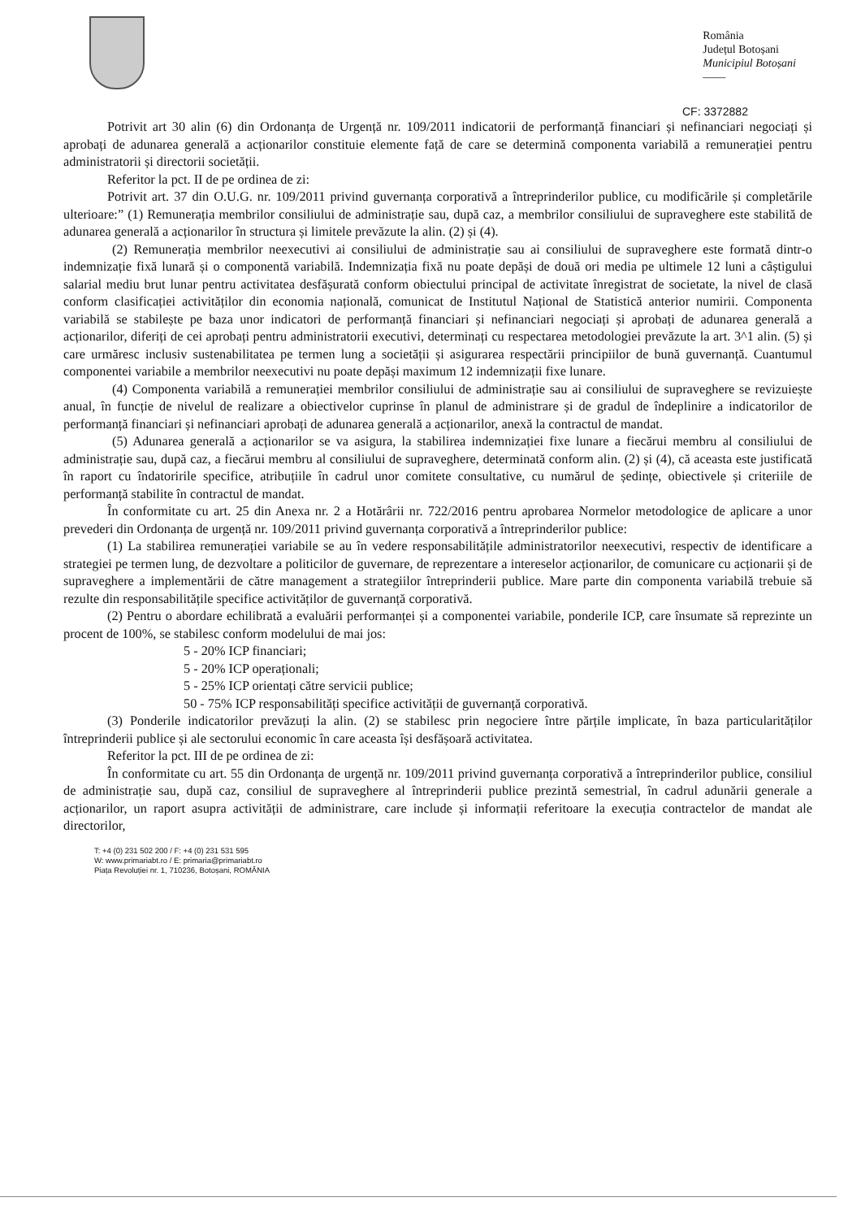România
Județul Botoșani
Municipiul Botoșani
——
CF: 3372882
Potrivit art 30 alin (6) din Ordonanța de Urgență nr. 109/2011 indicatorii de performanță financiari și nefinanciari negociați și aprobați de adunarea generală a acționarilor constituie elemente față de care se determină componenta variabilă a remunerației pentru administratorii și directorii societății.
Referitor la pct. II de pe ordinea de zi:
Potrivit art. 37 din O.U.G. nr. 109/2011 privind guvernanța corporativă a întreprinderilor publice, cu modificările și completările ulterioare:” (1) Remunerația membrilor consiliului de administrație sau, după caz, a membrilor consiliului de supraveghere este stabilită de adunarea generală a acționarilor în structura și limitele prevăzute la alin. (2) și (4).
(2) Remunerația membrilor neexecutivi ai consiliului de administrație sau ai consiliului de supraveghere este formată dintr-o indemnizație fixă lunară și o componentă variabilă. Indemnizația fixă nu poate depăși de două ori media pe ultimele 12 luni a câștigului salarial mediu brut lunar pentru activitatea desfășurată conform obiectului principal de activitate înregistrat de societate, la nivel de clasă conform clasificației activităților din economia națională, comunicat de Institutul Național de Statistică anterior numirii. Componenta variabilă se stabilește pe baza unor indicatori de performanță financiari și nefinanciari negociați și aprobați de adunarea generală a acționarilor, diferiți de cei aprobați pentru administratorii executivi, determinați cu respectarea metodologiei prevăzute la art. 3^1 alin. (5) și care urmăresc inclusiv sustenabilitatea pe termen lung a societății și asigurarea respectării principiilor de bună guvernanță. Cuantumul componentei variabile a membrilor neexecutivi nu poate depăși maximum 12 indemnizații fixe lunare.
(4) Componenta variabilă a remunerației membrilor consiliului de administrație sau ai consiliului de supraveghere se revizuiește anual, în funcție de nivelul de realizare a obiectivelor cuprinse în planul de administrare și de gradul de îndeplinire a indicatorilor de performanță financiari și nefinanciari aprobați de adunarea generală a acționarilor, anexă la contractul de mandat.
(5) Adunarea generală a acționarilor se va asigura, la stabilirea indemnizației fixe lunare a fiecărui membru al consiliului de administrație sau, după caz, a fiecărui membru al consiliului de supraveghere, determinată conform alin. (2) și (4), că aceasta este justificată în raport cu îndatoririle specifice, atribuțiile în cadrul unor comitete consultative, cu numărul de ședințe, obiectivele și criteriile de performanță stabilite în contractul de mandat.
În conformitate cu art. 25 din Anexa nr. 2 a Hotărârii nr. 722/2016 pentru aprobarea Normelor metodologice de aplicare a unor prevederi din Ordonanța de urgență nr. 109/2011 privind guvernanța corporativă a întreprinderilor publice:
(1) La stabilirea remunerației variabile se au în vedere responsabilitățile administratorilor neexecutivi, respectiv de identificare a strategiei pe termen lung, de dezvoltare a politicilor de guvernare, de reprezentare a intereselor acționarilor, de comunicare cu acționarii și de supraveghere a implementării de către management a strategiilor întreprinderii publice. Mare parte din componenta variabilă trebuie să rezulte din responsabilitățile specifice activităților de guvernanță corporativă.
(2) Pentru o abordare echilibrată a evaluării performanței și a componentei variabile, ponderile ICP, care însumate să reprezinte un procent de 100%, se stabilesc conform modelului de mai jos:
5 - 20% ICP financiari;
5 - 20% ICP operaționali;
5 - 25% ICP orientați către servicii publice;
50 - 75% ICP responsabilități specifice activității de guvernanță corporativă.
(3) Ponderile indicatorilor prevăzuți la alin. (2) se stabilesc prin negociere între părțile implicate, în baza particularităților întreprinderii publice și ale sectorului economic în care aceasta își desfășoară activitatea.
Referitor la pct. III de pe ordinea de zi:
În conformitate cu art. 55 din Ordonanța de urgență nr. 109/2011 privind guvernanța corporativă a întreprinderilor publice, consiliul de administrație sau, după caz, consiliul de supraveghere al întreprinderii publice prezintă semestrial, în cadrul adunării generale a acționarilor, un raport asupra activității de administrare, care include și informații referitoare la execuția contractelor de mandat ale directorilor,
T: +4 (0) 231 502 200 / F: +4 (0) 231 531 595
W: www.primariabt.ro / E: primaria@primariabt.ro
Piața Revoluției nr. 1, 710236, Botoșani, ROMÂNIA